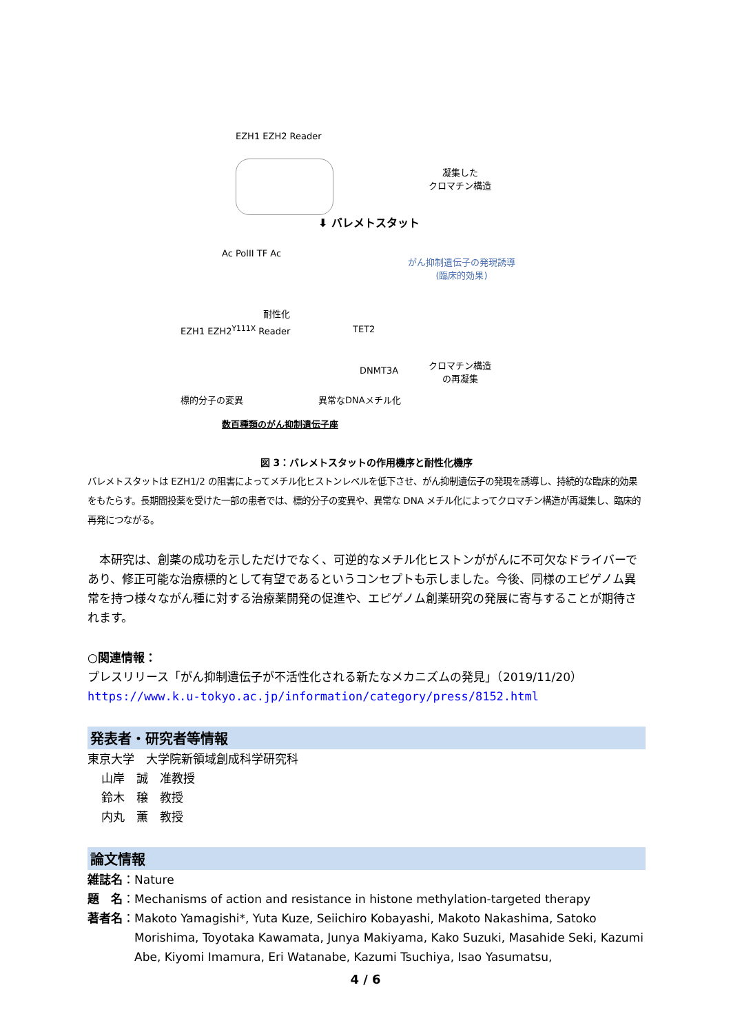EZH1 EZH2 Reader
凝集した
クロマチン構造
⬇ バレメトスタット
がん抑制遺伝子の発現誘導
(臨床的効果)
Ac PolII TF Ac
耐性化
EZH1 EZH2<sup>Y111X</sup> Reader TET2
DNMT3A
クロマチン構造
の再凝集
標的分子の変異 異常なDNAメチル化
数百種類のがん抑制遺伝子座
図 3：バレメトスタットの作用機序と耐性化機序
バレメトスタットは EZH1/2 の阻害によってメチル化ヒストンレベルを低下させ、がん抑制遺伝子の発現を誘導し、持続的な臨床的効果をもたらす。長期間投薬を受けた一部の患者では、標的分子の変異や、異常な DNA メチル化によってクロマチン構造が再凝集し、臨床的再発につながる。
　本研究は、創薬の成功を示しただけでなく、可逆的なメチル化ヒストンががんに不可欠なドライバーであり、修正可能な治療標的として有望であるというコンセプトも示しました。今後、同様のエピゲノム異常を持つ様々ながん種に対する治療薬開発の促進や、エピゲノム創薬研究の発展に寄与することが期待されます。
○関連情報：
プレスリリース「がん抑制遺伝子が不活性化される新たなメカニズムの発見」（2019/11/20）
https://www.k.u-tokyo.ac.jp/information/category/press/8152.html
発表者・研究者等情報
東京大学　大学院新領域創成科学研究科
山岸　誠　准教授
鈴木　穣　教授
内丸　薫　教授
論文情報
雑誌名：Nature
題　名：Mechanisms of action and resistance in histone methylation-targeted therapy
著者名：Makoto Yamagishi*, Yuta Kuze, Seiichiro Kobayashi, Makoto Nakashima, Satoko Morishima, Toyotaka Kawamata, Junya Makiyama, Kako Suzuki, Masahide Seki, Kazumi Abe, Kiyomi Imamura, Eri Watanabe, Kazumi Tsuchiya, Isao Yasumatsu,
4 / 6